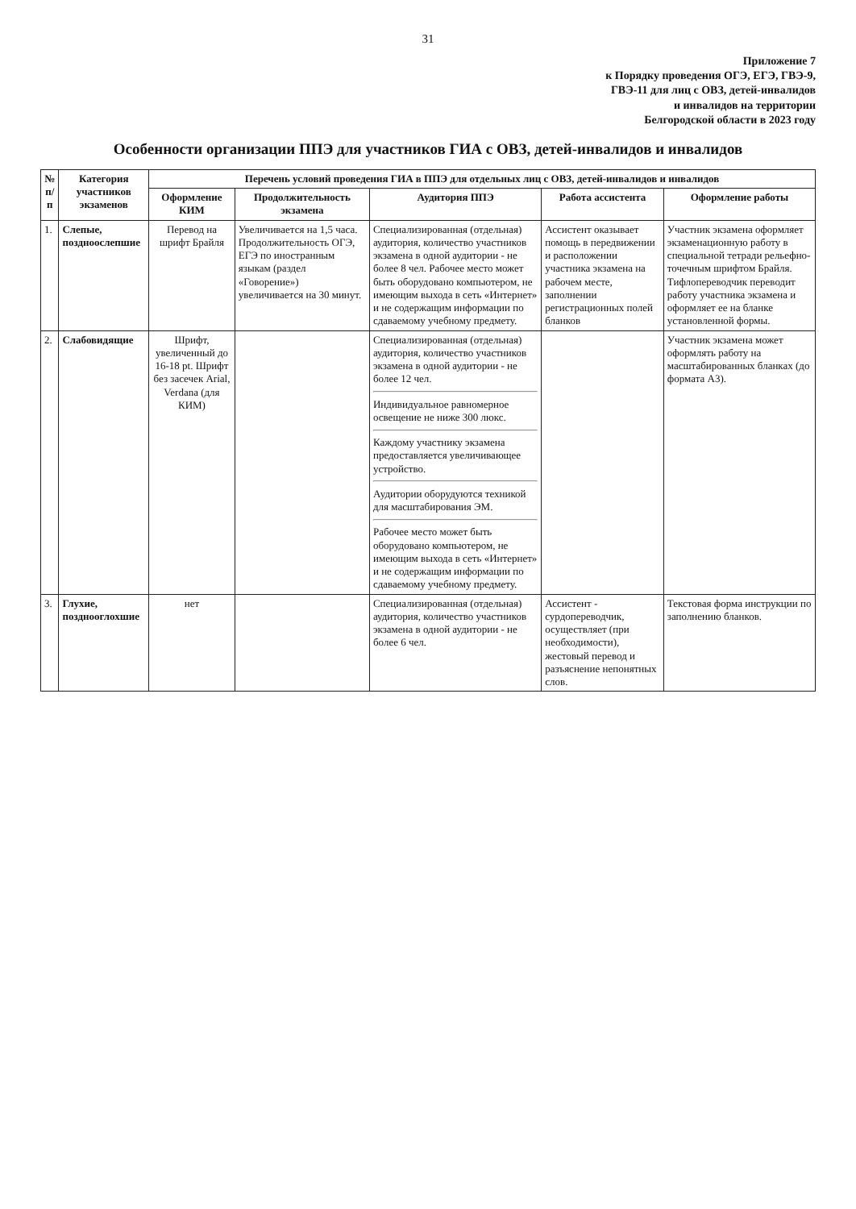31
Приложение 7
к Порядку проведения ОГЭ, ЕГЭ, ГВЭ-9,
ГВЭ-11 для лиц с ОВЗ, детей-инвалидов
и инвалидов на территории
Белгородской области в 2023 году
Особенности организации ППЭ для участников ГИА с ОВЗ, детей-инвалидов и инвалидов
| № п/п | Категория участников экзаменов | Перечень условий проведения ГИА в ППЭ для отдельных лиц с ОВЗ, детей-инвалидов и инвалидов | | | | |
| --- | --- | --- | --- | --- | --- | --- |
| | | Оформление КИМ | Продолжительность экзамена | Аудитория ППЭ | Работа ассистента | Оформление работы |
| 1. | Слепые, поздноослепшие | Перевод на шрифт Брайля | Увеличивается на 1,5 часа. Продолжительность ОГЭ, ЕГЭ по иностранным языкам (раздел «Говорение») увеличивается на 30 минут. | Специализированная (отдельная) аудитория, количество участников экзамена в одной аудитории - не более 8 чел. Рабочее место может быть оборудовано компьютером, не имеющим выхода в сеть «Интернет» и не содержащим информации по сдаваемому учебному предмету. | Ассистент оказывает помощь в передвижении и расположении участника экзамена на рабочем месте, заполнении регистрационных полей бланков | Участник экзамена оформляет экзаменационную работу в специальной тетради рельефно-точечным шрифтом Брайля. Тифлопереводчик переводит работу участника экзамена и оформляет ее на бланке установленной формы. |
| 2. | Слабовидящие | Шрифт, увеличенный до 16-18 pt. Шрифт без засечек Arial, Verdana (для КИМ) | | Специализированная (отдельная) аудитория, количество участников экзамена в одной аудитории - не более 12 чел. Индивидуальное равномерное освещение не ниже 300 люкс. Каждому участнику экзамена предоставляется увеличивающее устройство. Аудитории оборудуются техникой для масштабирования ЭМ. Рабочее место может быть оборудовано компьютером, не имеющим выхода в сеть «Интернет» и не содержащим информации по сдаваемому учебному предмету. | | Участник экзамена может оформлять работу на масштабированных бланках (до формата А3). |
| 3. | Глухие, позднооглохшие | нет | | Специализированная (отдельная) аудитория, количество участников экзамена в одной аудитории - не более 6 чел. | Ассистент - сурдопереводчик, осуществляет (при необходимости), жестовый перевод и разъяснение непонятных слов. | Текстовая форма инструкции по заполнению бланков. |